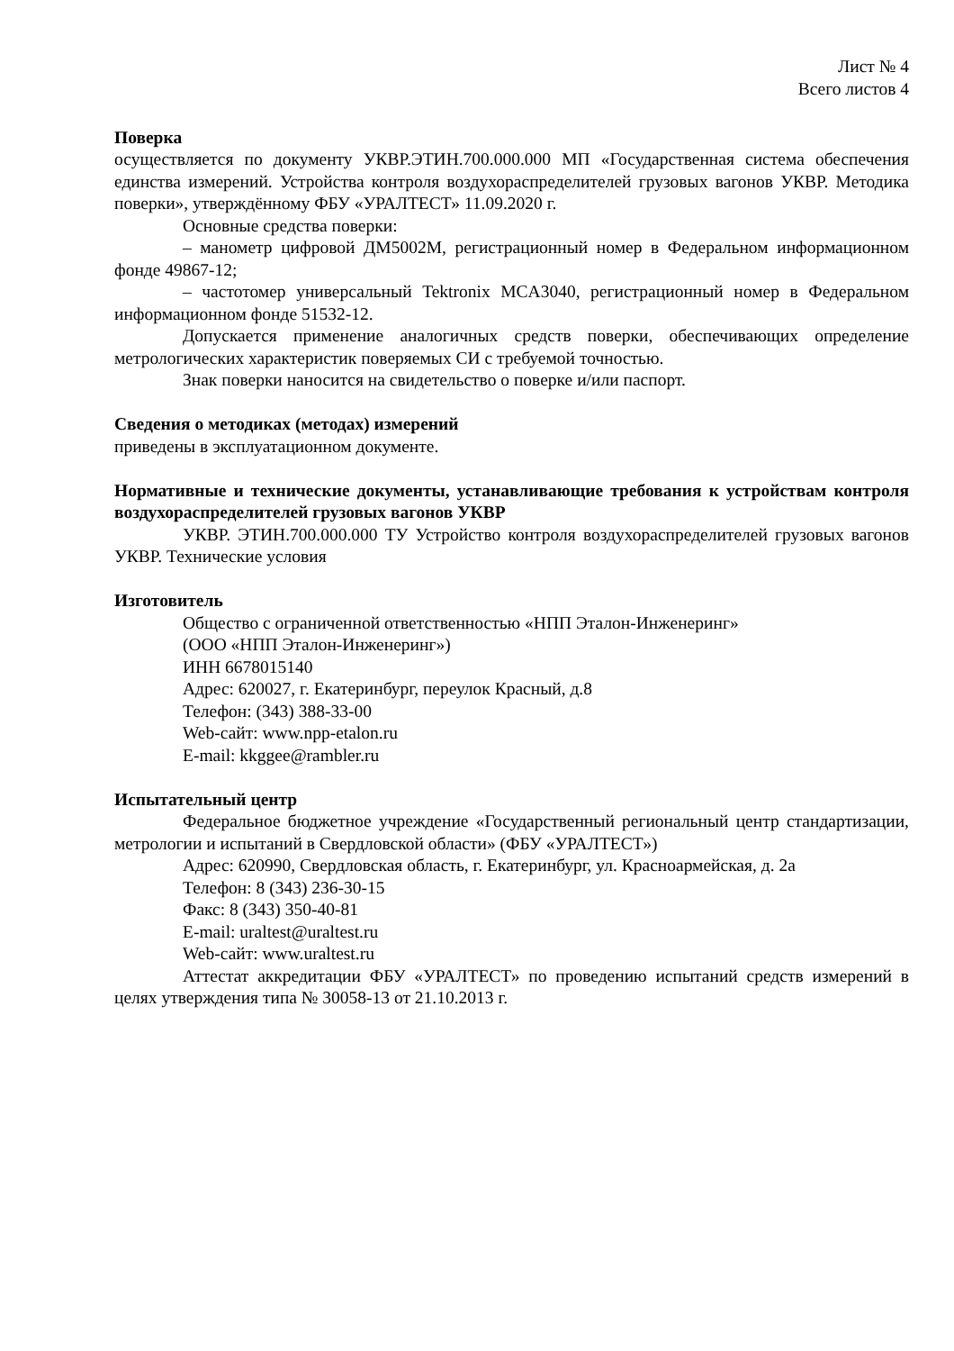Лист № 4
Всего листов 4
Поверка
осуществляется по документу УКВР.ЭТИН.700.000.000 МП «Государственная система обеспечения единства измерений. Устройства контроля воздухораспределителей грузовых вагонов УКВР. Методика поверки», утверждённому ФБУ «УРАЛТЕСТ» 11.09.2020 г.
Основные средства поверки:
– манометр цифровой ДМ5002М, регистрационный номер в Федеральном информационном фонде 49867-12;
– частотомер универсальный Tektronix MCA3040, регистрационный номер в Федеральном информационном фонде 51532-12.
Допускается применение аналогичных средств поверки, обеспечивающих определение метрологических характеристик поверяемых СИ с требуемой точностью.
Знак поверки наносится на свидетельство о поверке и/или паспорт.
Сведения о методиках (методах) измерений
приведены в эксплуатационном документе.
Нормативные и технические документы, устанавливающие требования к устройствам контроля воздухораспределителей грузовых вагонов УКВР
УКВР. ЭТИН.700.000.000 ТУ Устройство контроля воздухораспределителей грузовых вагонов УКВР. Технические условия
Изготовитель
Общество с ограниченной ответственностью «НПП Эталон-Инженеринг»
(ООО «НПП Эталон-Инженеринг»)
ИНН 6678015140
Адрес: 620027, г. Екатеринбург, переулок Красный, д.8
Телефон: (343) 388-33-00
Web-сайт: www.npp-etalon.ru
E-mail: kkggee@rambler.ru
Испытательный центр
Федеральное бюджетное учреждение «Государственный региональный центр стандартизации, метрологии и испытаний в Свердловской области» (ФБУ «УРАЛТЕСТ»)
Адрес: 620990, Свердловская область, г. Екатеринбург, ул. Красноармейская, д. 2а
Телефон: 8 (343) 236-30-15
Факс: 8 (343) 350-40-81
E-mail: uraltest@uraltest.ru
Web-сайт: www.uraltest.ru
Аттестат аккредитации ФБУ «УРАЛТЕСТ» по проведению испытаний средств измерений в целях утверждения типа № 30058-13 от 21.10.2013 г.